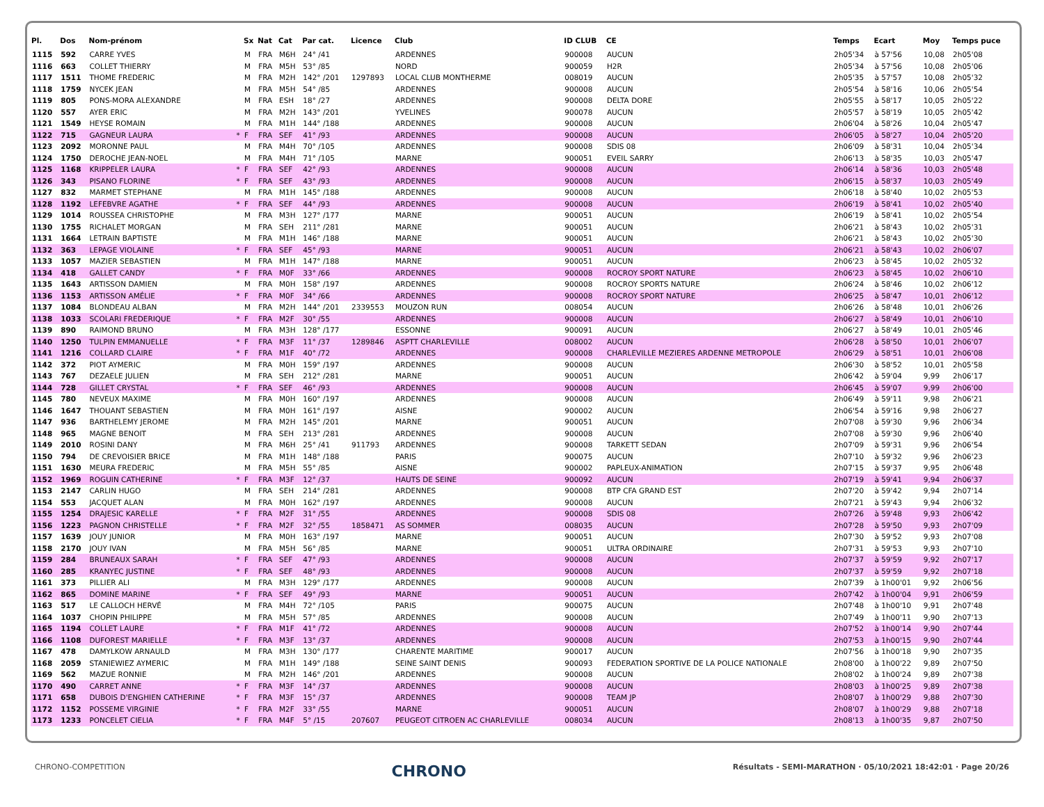| Pl. | Dos | Nom-prénom | | Sx | Nat | Cat | Par cat. | Licence | Club | ID CLUB | CE | Temps | Ecart | Moy | Temps puce |
| --- | --- | --- | --- | --- | --- | --- | --- | --- | --- | --- | --- | --- | --- | --- | --- |
| 1115 | 592 | CARRE YVES | | M | FRA | M6H | 24° /41 | | ARDENNES | 900008 | AUCUN | 2h05'34 | à 57'56 | 10,08 | 2h05'08 |
| 1116 | 663 | COLLET THIERRY | | M | FRA | M5H | 53° /85 | | NORD | 900059 | H2R | 2h05'34 | à 57'56 | 10,08 | 2h05'06 |
| 1117 | 1511 | THOME FREDERIC | | M | FRA | M2H | 142° /201 | 1297893 | LOCAL CLUB MONTHERME | 008019 | AUCUN | 2h05'35 | à 57'57 | 10,08 | 2h05'32 |
| 1118 | 1759 | NYCEK JEAN | | M | FRA | M5H | 54° /85 | | ARDENNES | 900008 | AUCUN | 2h05'54 | à 58'16 | 10,06 | 2h05'54 |
| 1119 | 805 | PONS-MORA ALEXANDRE | | M | FRA | ESH | 18° /27 | | ARDENNES | 900008 | DELTA DORE | 2h05'55 | à 58'17 | 10,05 | 2h05'22 |
| 1120 | 557 | AYER ERIC | | M | FRA | M2H | 143° /201 | | YVELINES | 900078 | AUCUN | 2h05'57 | à 58'19 | 10,05 | 2h05'42 |
| 1121 | 1549 | HEYSE ROMAIN | | M | FRA | M1H | 144° /188 | | ARDENNES | 900008 | AUCUN | 2h06'04 | à 58'26 | 10,04 | 2h05'47 |
| 1122 | 715 | GAGNEUR LAURA | * | F | FRA | SEF | 41° /93 | | ARDENNES | 900008 | AUCUN | 2h06'05 | à 58'27 | 10,04 | 2h05'20 |
| 1123 | 2092 | MORONNE PAUL | | M | FRA | M4H | 70° /105 | | ARDENNES | 900008 | SDIS 08 | 2h06'09 | à 58'31 | 10,04 | 2h05'34 |
| 1124 | 1750 | DEROCHE JEAN-NOEL | | M | FRA | M4H | 71° /105 | | MARNE | 900051 | EVEIL SARRY | 2h06'13 | à 58'35 | 10,03 | 2h05'47 |
| 1125 | 1168 | KRIPPELER LAURA | * | F | FRA | SEF | 42° /93 | | ARDENNES | 900008 | AUCUN | 2h06'14 | à 58'36 | 10,03 | 2h05'48 |
| 1126 | 343 | PISANO FLORINE | * | F | FRA | SEF | 43° /93 | | ARDENNES | 900008 | AUCUN | 2h06'15 | à 58'37 | 10,03 | 2h05'49 |
| 1127 | 832 | MARMET STEPHANE | | M | FRA | M1H | 145° /188 | | ARDENNES | 900008 | AUCUN | 2h06'18 | à 58'40 | 10,02 | 2h05'53 |
| 1128 | 1192 | LEFEBVRE AGATHE | * | F | FRA | SEF | 44° /93 | | ARDENNES | 900008 | AUCUN | 2h06'19 | à 58'41 | 10,02 | 2h05'40 |
| 1129 | 1014 | ROUSSEA CHRISTOPHE | | M | FRA | M3H | 127° /177 | | MARNE | 900051 | AUCUN | 2h06'19 | à 58'41 | 10,02 | 2h05'54 |
| 1130 | 1755 | RICHALET MORGAN | | M | FRA | SEH | 211° /281 | | MARNE | 900051 | AUCUN | 2h06'21 | à 58'43 | 10,02 | 2h05'31 |
| 1131 | 1664 | LETRAIN BAPTISTE | | M | FRA | M1H | 146° /188 | | MARNE | 900051 | AUCUN | 2h06'21 | à 58'43 | 10,02 | 2h05'30 |
| 1132 | 363 | LEPAGE VIOLAINE | * | F | FRA | SEF | 45° /93 | | MARNE | 900051 | AUCUN | 2h06'21 | à 58'43 | 10,02 | 2h06'07 |
| 1133 | 1057 | MAZIER SEBASTIEN | | M | FRA | M1H | 147° /188 | | MARNE | 900051 | AUCUN | 2h06'23 | à 58'45 | 10,02 | 2h05'32 |
| 1134 | 418 | GALLET CANDY | * | F | FRA | M0F | 33° /66 | | ARDENNES | 900008 | ROCROY SPORT NATURE | 2h06'23 | à 58'45 | 10,02 | 2h06'10 |
| 1135 | 1643 | ARTISSON DAMIEN | | M | FRA | M0H | 158° /197 | | ARDENNES | 900008 | ROCROY SPORTS NATURE | 2h06'24 | à 58'46 | 10,02 | 2h06'12 |
| 1136 | 1153 | ARTISSON AMÉLIE | * | F | FRA | M0F | 34° /66 | | ARDENNES | 900008 | ROCROY SPORT NATURE | 2h06'25 | à 58'47 | 10,01 | 2h06'12 |
| 1137 | 1084 | BLONDEAU ALBAN | | M | FRA | M2H | 144° /201 | 2339553 | MOUZON RUN | 008054 | AUCUN | 2h06'26 | à 58'48 | 10,01 | 2h06'26 |
| 1138 | 1033 | SCOLARI FREDERIQUE | * | F | FRA | M2F | 30° /55 | | ARDENNES | 900008 | AUCUN | 2h06'27 | à 58'49 | 10,01 | 2h06'10 |
| 1139 | 890 | RAIMOND BRUNO | | M | FRA | M3H | 128° /177 | | ESSONNE | 900091 | AUCUN | 2h06'27 | à 58'49 | 10,01 | 2h05'46 |
| 1140 | 1250 | TULPIN EMMANUELLE | * | F | FRA | M3F | 11° /37 | 1289846 | ASPTT CHARLEVILLE | 008002 | AUCUN | 2h06'28 | à 58'50 | 10,01 | 2h06'07 |
| 1141 | 1216 | COLLARD CLAIRE | * | F | FRA | M1F | 40° /72 | | ARDENNES | 900008 | CHARLEVILLE MEZIERES ARDENNE METROPOLE | 2h06'29 | à 58'51 | 10,01 | 2h06'08 |
| 1142 | 372 | PIOT AYMERIC | | M | FRA | M0H | 159° /197 | | ARDENNES | 900008 | AUCUN | 2h06'30 | à 58'52 | 10,01 | 2h05'58 |
| 1143 | 767 | DEZAELE JULIEN | | M | FRA | SEH | 212° /281 | | MARNE | 900051 | AUCUN | 2h06'42 | à 59'04 | 9,99 | 2h06'17 |
| 1144 | 728 | GILLET CRYSTAL | * | F | FRA | SEF | 46° /93 | | ARDENNES | 900008 | AUCUN | 2h06'45 | à 59'07 | 9,99 | 2h06'00 |
| 1145 | 780 | NEVEUX MAXIME | | M | FRA | M0H | 160° /197 | | ARDENNES | 900008 | AUCUN | 2h06'49 | à 59'11 | 9,98 | 2h06'21 |
| 1146 | 1647 | THOUANT SEBASTIEN | | M | FRA | M0H | 161° /197 | | AISNE | 900002 | AUCUN | 2h06'54 | à 59'16 | 9,98 | 2h06'27 |
| 1147 | 936 | BARTHELEMY JEROME | | M | FRA | M2H | 145° /201 | | MARNE | 900051 | AUCUN | 2h07'08 | à 59'30 | 9,96 | 2h06'34 |
| 1148 | 965 | MAGNE BENOIT | | M | FRA | SEH | 213° /281 | | ARDENNES | 900008 | AUCUN | 2h07'08 | à 59'30 | 9,96 | 2h06'40 |
| 1149 | 2010 | ROSINI DANY | | M | FRA | M6H | 25° /41 | 911793 | ARDENNES | 900008 | TARKETT SEDAN | 2h07'09 | à 59'31 | 9,96 | 2h06'54 |
| 1150 | 794 | DE CREVOISIER BRICE | | M | FRA | M1H | 148° /188 | | PARIS | 900075 | AUCUN | 2h07'10 | à 59'32 | 9,96 | 2h06'23 |
| 1151 | 1630 | MEURA FREDERIC | | M | FRA | M5H | 55° /85 | | AISNE | 900002 | PAPLEUX-ANIMATION | 2h07'15 | à 59'37 | 9,95 | 2h06'48 |
| 1152 | 1969 | ROGUIN CATHERINE | * | F | FRA | M3F | 12° /37 | | HAUTS DE SEINE | 900092 | AUCUN | 2h07'19 | à 59'41 | 9,94 | 2h06'37 |
| 1153 | 2147 | CARLIN HUGO | | M | FRA | SEH | 214° /281 | | ARDENNES | 900008 | BTP CFA GRAND EST | 2h07'20 | à 59'42 | 9,94 | 2h07'14 |
| 1154 | 553 | JACQUET ALAN | | M | FRA | M0H | 162° /197 | | ARDENNES | 900008 | AUCUN | 2h07'21 | à 59'43 | 9,94 | 2h06'32 |
| 1155 | 1254 | DRAJESIC KARELLE | * | F | FRA | M2F | 31° /55 | | ARDENNES | 900008 | SDIS 08 | 2h07'26 | à 59'48 | 9,93 | 2h06'42 |
| 1156 | 1223 | PAGNON CHRISTELLE | * | F | FRA | M2F | 32° /55 | 1858471 | AS SOMMER | 008035 | AUCUN | 2h07'28 | à 59'50 | 9,93 | 2h07'09 |
| 1157 | 1639 | JOUY JUNIOR | | M | FRA | M0H | 163° /197 | | MARNE | 900051 | AUCUN | 2h07'30 | à 59'52 | 9,93 | 2h07'08 |
| 1158 | 2170 | JOUY IVAN | | M | FRA | M5H | 56° /85 | | MARNE | 900051 | ULTRA ORDINAIRE | 2h07'31 | à 59'53 | 9,93 | 2h07'10 |
| 1159 | 284 | BRUNEAUX SARAH | * | F | FRA | SEF | 47° /93 | | ARDENNES | 900008 | AUCUN | 2h07'37 | à 59'59 | 9,92 | 2h07'17 |
| 1160 | 285 | KRANYEC JUSTINE | * | F | FRA | SEF | 48° /93 | | ARDENNES | 900008 | AUCUN | 2h07'37 | à 59'59 | 9,92 | 2h07'18 |
| 1161 | 373 | PILLIER ALI | | M | FRA | M3H | 129° /177 | | ARDENNES | 900008 | AUCUN | 2h07'39 | à 1h00'01 | 9,92 | 2h06'56 |
| 1162 | 865 | DOMINE MARINE | * | F | FRA | SEF | 49° /93 | | MARNE | 900051 | AUCUN | 2h07'42 | à 1h00'04 | 9,91 | 2h06'59 |
| 1163 | 517 | LE CALLOCH HERVÉ | | M | FRA | M4H | 72° /105 | | PARIS | 900075 | AUCUN | 2h07'48 | à 1h00'10 | 9,91 | 2h07'48 |
| 1164 | 1037 | CHOPIN PHILIPPE | | M | FRA | M5H | 57° /85 | | ARDENNES | 900008 | AUCUN | 2h07'49 | à 1h00'11 | 9,90 | 2h07'13 |
| 1165 | 1194 | COLLET LAURE | * | F | FRA | M1F | 41° /72 | | ARDENNES | 900008 | AUCUN | 2h07'52 | à 1h00'14 | 9,90 | 2h07'44 |
| 1166 | 1108 | DUFOREST MARIELLE | * | F | FRA | M3F | 13° /37 | | ARDENNES | 900008 | AUCUN | 2h07'53 | à 1h00'15 | 9,90 | 2h07'44 |
| 1167 | 478 | DAMYLKOW ARNAULD | | M | FRA | M3H | 130° /177 | | CHARENTE MARITIME | 900017 | AUCUN | 2h07'56 | à 1h00'18 | 9,90 | 2h07'35 |
| 1168 | 2059 | STANIEWIEZ AYMERIC | | M | FRA | M1H | 149° /188 | | SEINE SAINT DENIS | 900093 | FEDERATION SPORTIVE DE LA POLICE NATIONALE | 2h08'00 | à 1h00'22 | 9,89 | 2h07'50 |
| 1169 | 562 | MAZUE RONNIE | | M | FRA | M2H | 146° /201 | | ARDENNES | 900008 | AUCUN | 2h08'02 | à 1h00'24 | 9,89 | 2h07'38 |
| 1170 | 490 | CARRET ANNE | * | F | FRA | M3F | 14° /37 | | ARDENNES | 900008 | AUCUN | 2h08'03 | à 1h00'25 | 9,89 | 2h07'38 |
| 1171 | 658 | DUBOIS D'ENGHIEN CATHERINE | * | F | FRA | M3F | 15° /37 | | ARDENNES | 900008 | TEAM JP | 2h08'07 | à 1h00'29 | 9,88 | 2h07'30 |
| 1172 | 1152 | POSSEME VIRGINIE | * | F | FRA | M2F | 33° /55 | | MARNE | 900051 | AUCUN | 2h08'07 | à 1h00'29 | 9,88 | 2h07'18 |
| 1173 | 1233 | PONCELET CIELIA | * | F | FRA | M4F | 5° /15 | 207607 | PEUGEOT CITROEN AC CHARLEVILLE | 008034 | AUCUN | 2h08'13 | à 1h00'35 | 9,87 | 2h07'50 |
CHRONO-COMPETITION CHRONO Résultats - SEMI-MARATHON · 05/10/2021 18:42:01 · Page 20/26